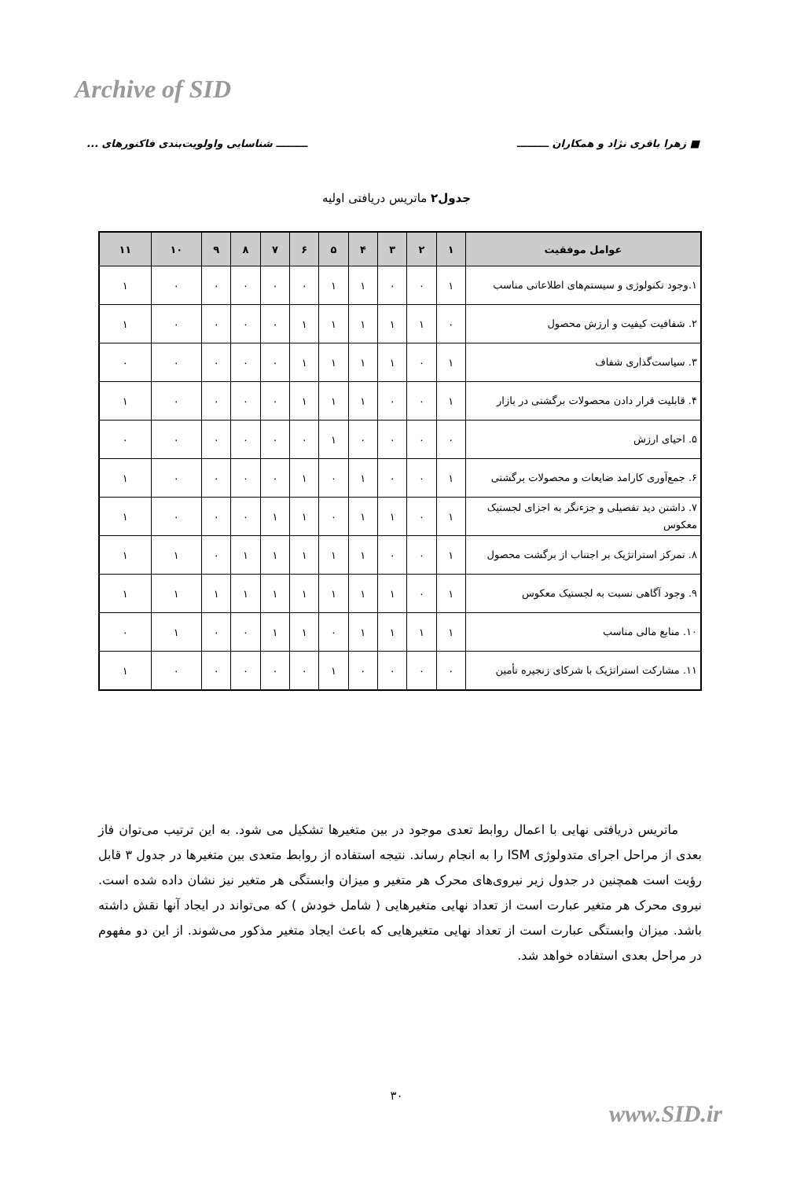Archive of SID
■ زهرا باقری نژاد و همکاران ـــــــــ ـــــــــ شناسایی واولویت‌بندی فاکتورهای ...
جدول۲ ماتریس دریافتی اولیه
| عوامل موفقیت | ۱ | ۲ | ۳ | ۴ | ۵ | ۶ | ۷ | ۸ | ۹ | ۱۰ | ۱۱ |
| --- | --- | --- | --- | --- | --- | --- | --- | --- | --- | --- | --- |
| ۱.وجود تکنولوژی و سیستم‌های اطلاعاتی مناسب | ۱ | ۰ | ۰ | ۱ | ۱ | ۰ | ۰ | ۰ | ۰ | ۰ | ۱ |
| ۲. شفافیت کیفیت و ارزش محصول | ۰ | ۱ | ۱ | ۱ | ۱ | ۱ | ۰ | ۰ | ۰ | ۰ | ۱ |
| ۳. سیاست‌گذاری شفاف | ۱ | ۰ | ۱ | ۱ | ۱ | ۱ | ۰ | ۰ | ۰ | ۰ | ۰ |
| ۴. قابلیت قرار دادن محصولات برگشتی در بازار | ۱ | ۰ | ۰ | ۱ | ۱ | ۱ | ۰ | ۰ | ۰ | ۰ | ۱ |
| ۵. احیای ارزش | ۰ | ۰ | ۰ | ۰ | ۱ | ۰ | ۰ | ۰ | ۰ | ۰ | ۰ |
| ۶. جمع‌آوری کارامد ضایعات و محصولات برگشتی | ۱ | ۰ | ۰ | ۱ | ۰ | ۱ | ۰ | ۰ | ۰ | ۰ | ۱ |
| ۷. داشتن دید تفصیلی و جزءنگر به اجزای لجستیک معکوس | ۱ | ۰ | ۱ | ۱ | ۰ | ۱ | ۱ | ۰ | ۰ | ۰ | ۱ |
| ۸. تمرکز استراتژیک بر اجتناب از برگشت محصول | ۱ | ۰ | ۰ | ۱ | ۱ | ۱ | ۱ | ۱ | ۰ | ۱ | ۱ |
| ۹. وجود آگاهی نسبت به لجستیک معکوس | ۱ | ۰ | ۱ | ۱ | ۱ | ۱ | ۱ | ۱ | ۱ | ۱ | ۱ |
| ۱۰. منابع مالی مناسب | ۱ | ۱ | ۱ | ۱ | ۰ | ۱ | ۱ | ۰ | ۰ | ۱ | ۰ |
| ۱۱. مشارکت استراتژیک با شرکای زنجیره تأمین | ۰ | ۰ | ۰ | ۰ | ۱ | ۰ | ۰ | ۰ | ۰ | ۰ | ۱ |
ماتریس دریافتی نهایی با اعمال روابط تعدی موجود در بین متغیرها تشکیل می شود. به این ترتیب می‌توان فاز بعدی از مراحل اجرای متدولوژی ISM را به انجام رساند. نتیجه استفاده از روابط متعدی بین متغیرها در جدول ۳ قابل رؤیت است همچنین در جدول زیر نیروی‌های محرک هر متغیر و میزان وابستگی هر متغیر نیز نشان داده شده است. نیروی محرک هر متغیر عبارت است از تعداد نهایی متغیرهایی ( شامل خودش ) که می‌تواند در ایجاد آنها نقش داشته باشد. میزان وابستگی عبارت است از تعداد نهایی متغیرهایی که باعث ایجاد متغیر مذکور می‌شوند. از این دو مفهوم در مراحل بعدی استفاده خواهد شد.
۳۰
www.SID.ir